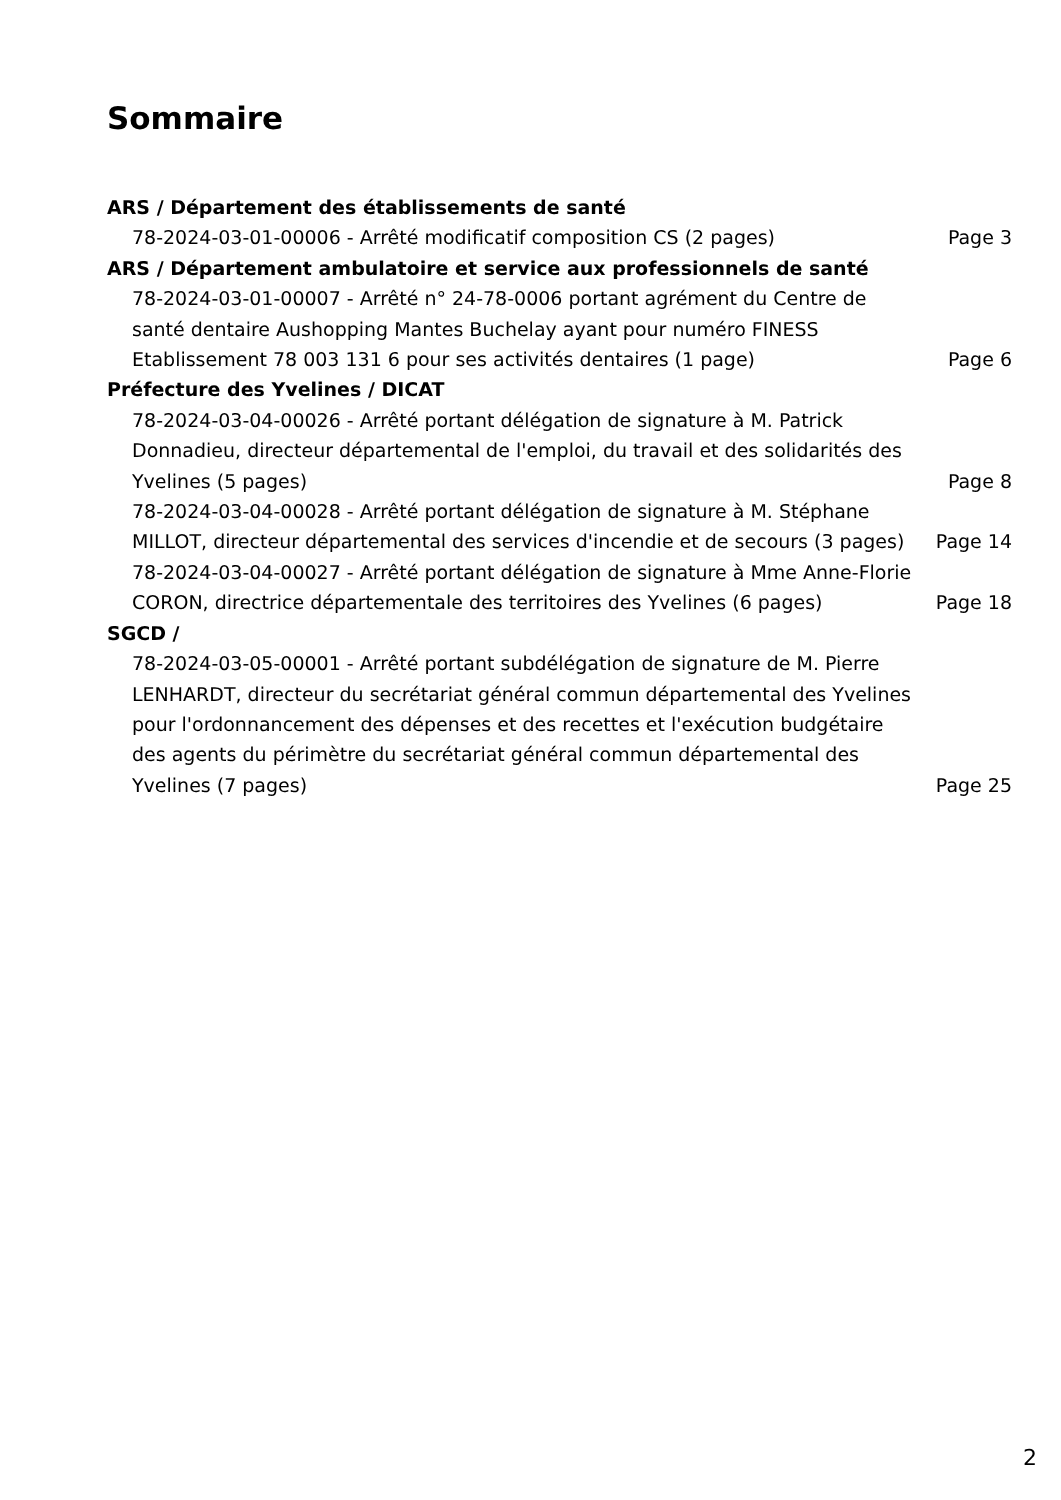Sommaire
ARS / Département des établissements de santé
78-2024-03-01-00006 - Arrêté modificatif composition CS (2 pages) Page 3
ARS / Département ambulatoire et service aux professionnels de santé
78-2024-03-01-00007 - Arrêté n° 24-78-0006 portant agrément du Centre de santé dentaire Aushopping Mantes Buchelay ayant pour numéro FINESS Etablissement 78 003 131 6 pour ses activités dentaires (1 page) Page 6
Préfecture des Yvelines / DICAT
78-2024-03-04-00026 - Arrêté portant délégation de signature à M. Patrick Donnadieu, directeur départemental de l'emploi, du travail et des solidarités des Yvelines (5 pages) Page 8
78-2024-03-04-00028 - Arrêté portant délégation de signature à M. Stéphane MILLOT, directeur départemental des services d'incendie et de secours (3 pages) Page 14
78-2024-03-04-00027 - Arrêté portant délégation de signature à Mme Anne-Florie CORON, directrice départementale des territoires des Yvelines (6 pages) Page 18
SGCD /
78-2024-03-05-00001 - Arrêté portant subdélégation de signature de M. Pierre LENHARDT, directeur du secrétariat général commun départemental des Yvelines pour l'ordonnancement des dépenses et des recettes et l'exécution budgétaire des agents du périmètre du secrétariat général commun départemental des Yvelines (7 pages) Page 25
2